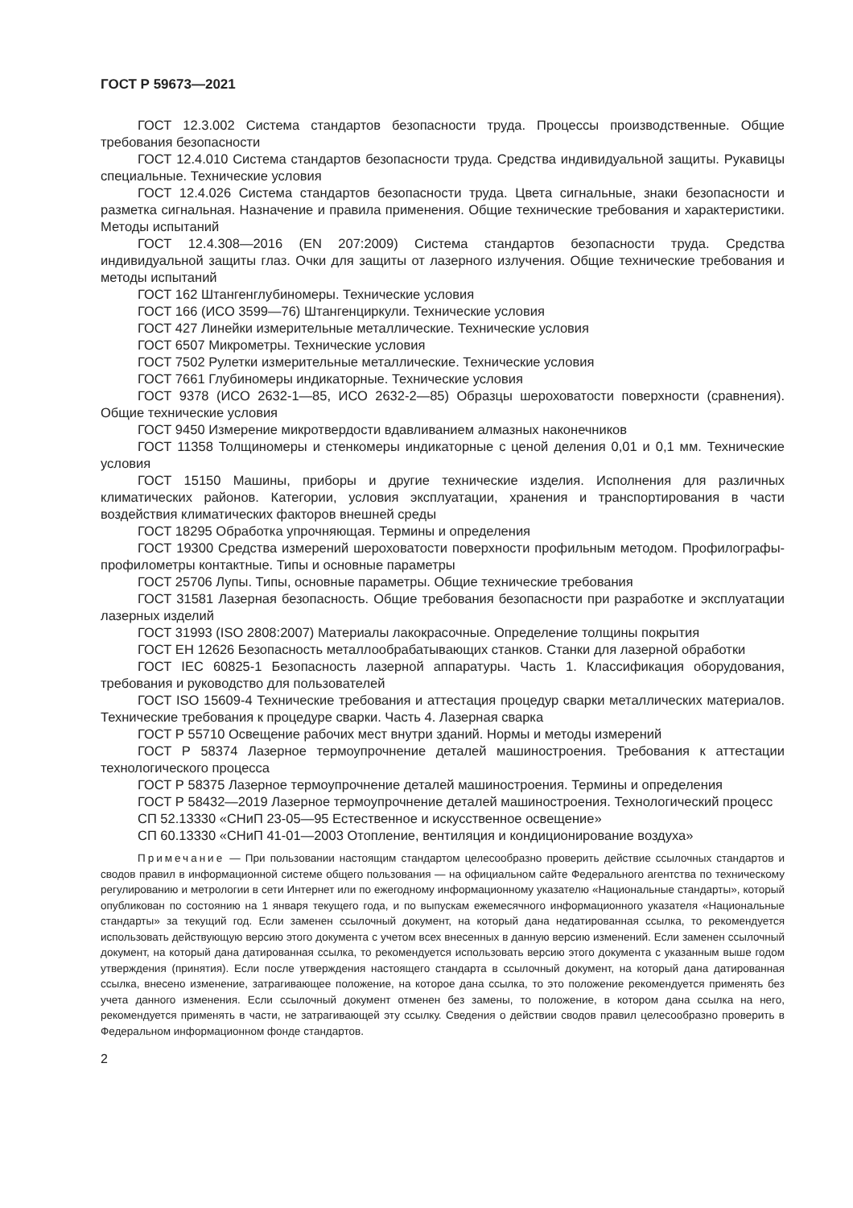ГОСТ Р 59673—2021
ГОСТ 12.3.002 Система стандартов безопасности труда. Процессы производственные. Общие требования безопасности
ГОСТ 12.4.010 Система стандартов безопасности труда. Средства индивидуальной защиты. Рукавицы специальные. Технические условия
ГОСТ 12.4.026 Система стандартов безопасности труда. Цвета сигнальные, знаки безопасности и разметка сигнальная. Назначение и правила применения. Общие технические требования и характеристики. Методы испытаний
ГОСТ 12.4.308—2016 (EN 207:2009) Система стандартов безопасности труда. Средства индивидуальной защиты глаз. Очки для защиты от лазерного излучения. Общие технические требования и методы испытаний
ГОСТ 162 Штангенглубиномеры. Технические условия
ГОСТ 166 (ИСО 3599—76) Штангенциркули. Технические условия
ГОСТ 427 Линейки измерительные металлические. Технические условия
ГОСТ 6507 Микрометры. Технические условия
ГОСТ 7502 Рулетки измерительные металлические. Технические условия
ГОСТ 7661 Глубиномеры индикаторные. Технические условия
ГОСТ 9378 (ИСО 2632-1—85, ИСО 2632-2—85) Образцы шероховатости поверхности (сравнения). Общие технические условия
ГОСТ 9450 Измерение микротвердости вдавливанием алмазных наконечников
ГОСТ 11358 Толщиномеры и стенкомеры индикаторные с ценой деления 0,01 и 0,1 мм. Технические условия
ГОСТ 15150 Машины, приборы и другие технические изделия. Исполнения для различных климатических районов. Категории, условия эксплуатации, хранения и транспортирования в части воздействия климатических факторов внешней среды
ГОСТ 18295 Обработка упрочняющая. Термины и определения
ГОСТ 19300 Средства измерений шероховатости поверхности профильным методом. Профилографы-профилометры контактные. Типы и основные параметры
ГОСТ 25706 Лупы. Типы, основные параметры. Общие технические требования
ГОСТ 31581 Лазерная безопасность. Общие требования безопасности при разработке и эксплуатации лазерных изделий
ГОСТ 31993 (ISO 2808:2007) Материалы лакокрасочные. Определение толщины покрытия
ГОСТ ЕН 12626 Безопасность металлообрабатывающих станков. Станки для лазерной обработки
ГОСТ IEC 60825-1 Безопасность лазерной аппаратуры. Часть 1. Классификация оборудования, требования и руководство для пользователей
ГОСТ ISO 15609-4 Технические требования и аттестация процедур сварки металлических материалов. Технические требования к процедуре сварки. Часть 4. Лазерная сварка
ГОСТ Р 55710 Освещение рабочих мест внутри зданий. Нормы и методы измерений
ГОСТ Р 58374 Лазерное термоупрочнение деталей машиностроения. Требования к аттестации технологического процесса
ГОСТ Р 58375 Лазерное термоупрочнение деталей машиностроения. Термины и определения
ГОСТ Р 58432—2019 Лазерное термоупрочнение деталей машиностроения. Технологический процесс
СП 52.13330 «СНиП 23-05—95 Естественное и искусственное освещение»
СП 60.13330 «СНиП 41-01—2003 Отопление, вентиляция и кондиционирование воздуха»
Примечание — При пользовании настоящим стандартом целесообразно проверить действие ссылочных стандартов и сводов правил в информационной системе общего пользования — на официальном сайте Федерального агентства по техническому регулированию и метрологии в сети Интернет или по ежегодному информационному указателю «Национальные стандарты», который опубликован по состоянию на 1 января текущего года, и по выпускам ежемесячного информационного указателя «Национальные стандарты» за текущий год. Если заменен ссылочный документ, на который дана недатированная ссылка, то рекомендуется использовать действующую версию этого документа с учетом всех внесенных в данную версию изменений. Если заменен ссылочный документ, на который дана датированная ссылка, то рекомендуется использовать версию этого документа с указанным выше годом утверждения (принятия). Если после утверждения настоящего стандарта в ссылочный документ, на который дана датированная ссылка, внесено изменение, затрагивающее положение, на которое дана ссылка, то это положение рекомендуется применять без учета данного изменения. Если ссылочный документ отменен без замены, то положение, в котором дана ссылка на него, рекомендуется применять в части, не затрагивающей эту ссылку. Сведения о действии сводов правил целесообразно проверить в Федеральном информационном фонде стандартов.
2